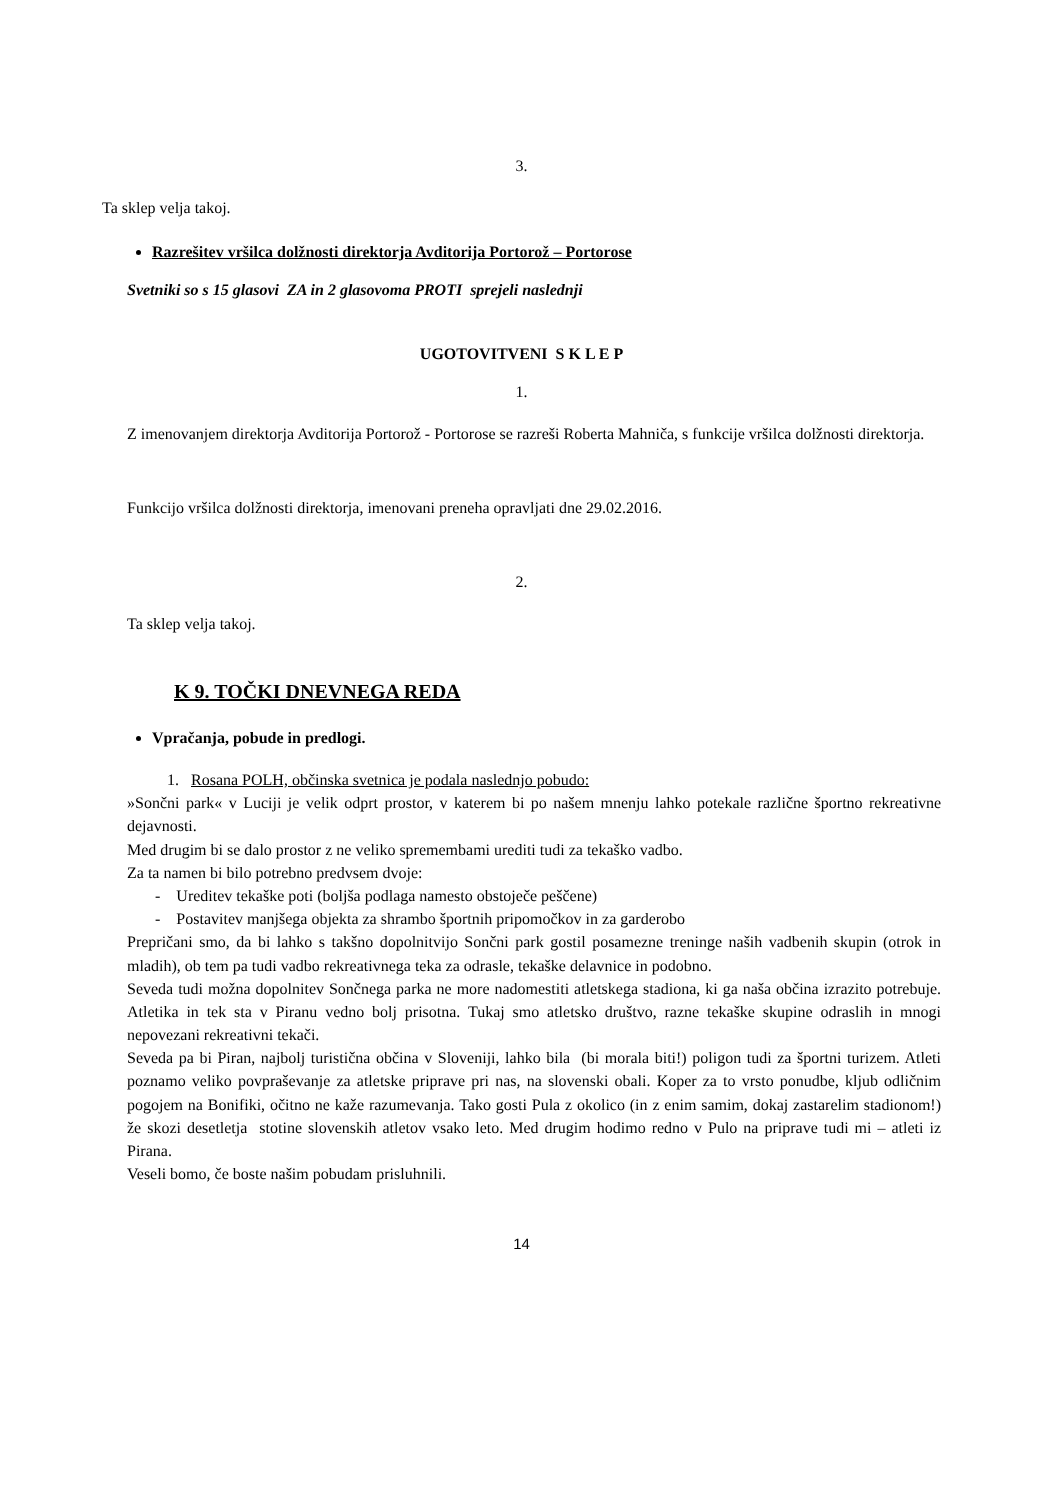3.
Ta sklep velja takoj.
Razrešitev vršilca dolžnosti direktorja Avditorija Portorož – Portorose
Svetniki so s 15 glasovi ZA in 2 glasovoma PROTI sprejeli naslednji
UGOTOVITVENI S K L E P
1.
Z imenovanjem direktorja Avditorija Portorož - Portorose se razreši Roberta Mahniča, s funkcije vršilca dolžnosti direktorja.
Funkcijo vršilca dolžnosti direktorja, imenovani preneha opravljati dne 29.02.2016.
2.
Ta sklep velja takoj.
K 9. TOČKI DNEVNEGA REDA
Vpračanja, pobude in predlogi.
1. Rosana POLH, občinska svetnica je podala naslednjo pobudo:
»Sončni park« v Luciji je velik odprt prostor, v katerem bi po našem mnenju lahko potekale različne športno rekreativne dejavnosti.
Med drugim bi se dalo prostor z ne veliko spremembami urediti tudi za tekaško vadbo.
Za ta namen bi bilo potrebno predvsem dvoje:
- Ureditev tekaške poti (boljša podlaga namesto obstoječe peščene)
- Postavitev manjšega objekta za shrambo športnih pripomočkov in za garderobo
Prepričani smo, da bi lahko s takšno dopolnitvijo Sončni park gostil posamezne treninge naših vadbenih skupin (otrok in mladih), ob tem pa tudi vadbo rekreativnega teka za odrasle, tekaške delavnice in podobno.
Seveda tudi možna dopolnitev Sončnega parka ne more nadomestiti atletskega stadiona, ki ga naša občina izrazito potrebuje. Atletika in tek sta v Piranu vedno bolj prisotna. Tukaj smo atletsko društvo, razne tekaške skupine odraslih in mnogi nepovezani rekreativni tekači.
Seveda pa bi Piran, najbolj turistična občina v Sloveniji, lahko bila (bi morala biti!) poligon tudi za športni turizem. Atleti poznamo veliko povpraševanje za atletske priprave pri nas, na slovenski obali. Koper za to vrsto ponudbe, kljub odličnim pogojem na Bonifiki, očitno ne kaže razumevanja. Tako gosti Pula z okolico (in z enim samim, dokaj zastarelim stadionom!) že skozi desetletja stotine slovenskih atletov vsako leto. Med drugim hodimo redno v Pulo na priprave tudi mi – atleti iz Pirana.
Veseli bomo, če boste našim pobudam prisluhnili.
14